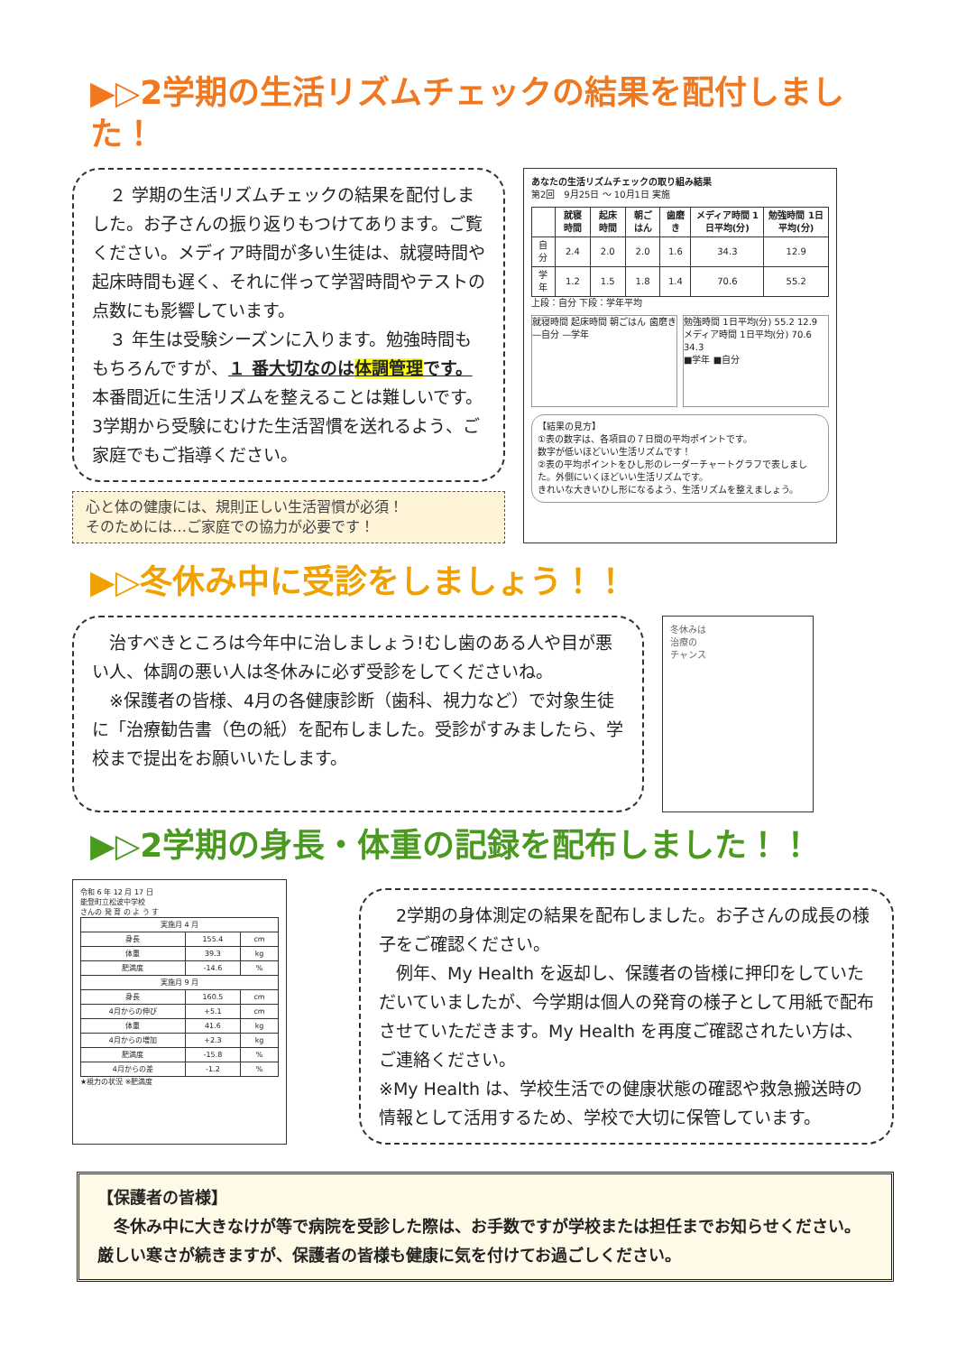▶▷2学期の生活リズムチェックの結果を配付しました！
　２ 学期の生活リズムチェックの結果を配付しました。お子さんの振り返りもつけてあります。ご覧ください。メディア時間が多い生徒は、就寝時間や起床時間も遅く、それに伴って学習時間やテストの点数にも影響しています。
　３ 年生は受験シーズンに入ります。勉強時間ももちろんですが、１ 番大切なのは体調管理です。本番間近に生活リズムを整えることは難しいです。3学期から受験にむけた生活習慣を送れるよう、ご家庭でもご指導ください。
心と体の健康には、規則正しい生活習慣が必須！
そのためには…ご家庭での協力が必要です！
あなたの生活リズムチェックの取り組み結果
第2回　9月25日 ～ 10月1日 実施
| | 就寝時間 | 起床時間 | 朝ごはん | 歯磨き | メディア時間 1日平均(分) | 勉強時間 1日平均(分) |
| --- | --- | --- | --- | --- | --- | --- |
| 自分 | 2.4 | 2.0 | 2.0 | 1.6 | 34.3 | 12.9 |
| 学年 | 1.2 | 1.5 | 1.8 | 1.4 | 70.6 | 55.2 |
上段：自分 下段：学年平均
就寝時間 起床時間 朝ごはん 歯磨き
—自分 —学年
勉強時間 1日平均(分) 55.2 12.9
メディア時間 1日平均(分) 70.6 34.3
■学年 ■自分
【結果の見方】
①表の数字は、各項目の７日間の平均ポイントです。
数字が低いほどいい生活リズムです！
②表の平均ポイントをひし形のレーダーチャートグラフで表しました。外側にいくほどいい生活リズムです。
きれいな大きいひし形になるよう、生活リズムを整えましょう。
▶▷冬休み中に受診をしましょう！！
　治すべきところは今年中に治しましょう!むし歯のある人や目が悪い人、体調の悪い人は冬休みに必ず受診をしてくださいね。
　※保護者の皆様、4月の各健康診断（歯科、視力など）で対象生徒に「治療勧告書（色の紙）を配布しました。受診がすみましたら、学校まで提出をお願いいたします。
冬休みは
治療の
チャンス
▶▷2学期の身長・体重の記録を配布しました！！
令和 6 年 12 月 17 日
能登町立松波中学校
さんの 発 育 の よ う す
| 実施月 4 月 | | |
| 身長 | 155.4 | cm |
| 体重 | 39.3 | kg |
| 肥満度 | -14.6 | % |
| 実施月 9 月 | | |
| 身長 | 160.5 | cm |
| 4月からの伸び | +5.1 | cm |
| 体重 | 41.6 | kg |
| 4月からの増加 | +2.3 | kg |
| 肥満度 | -15.8 | % |
| 4月からの差 | -1.2 | % |
★視力の状況 ※肥満度
　2学期の身体測定の結果を配布しました。お子さんの成長の様子をご確認ください。
　例年、My Health を返却し、保護者の皆様に押印をしていただいていましたが、今学期は個人の発育の様子として用紙で配布させていただきます。My Health を再度ご確認されたい方は、ご連絡ください。
※My Health は、学校生活での健康状態の確認や救急搬送時の情報として活用するため、学校で大切に保管しています。
【保護者の皆様】
　冬休み中に大きなけが等で病院を受診した際は、お手数ですが学校または担任までお知らせください。厳しい寒さが続きますが、保護者の皆様も健康に気を付けてお過ごしください。